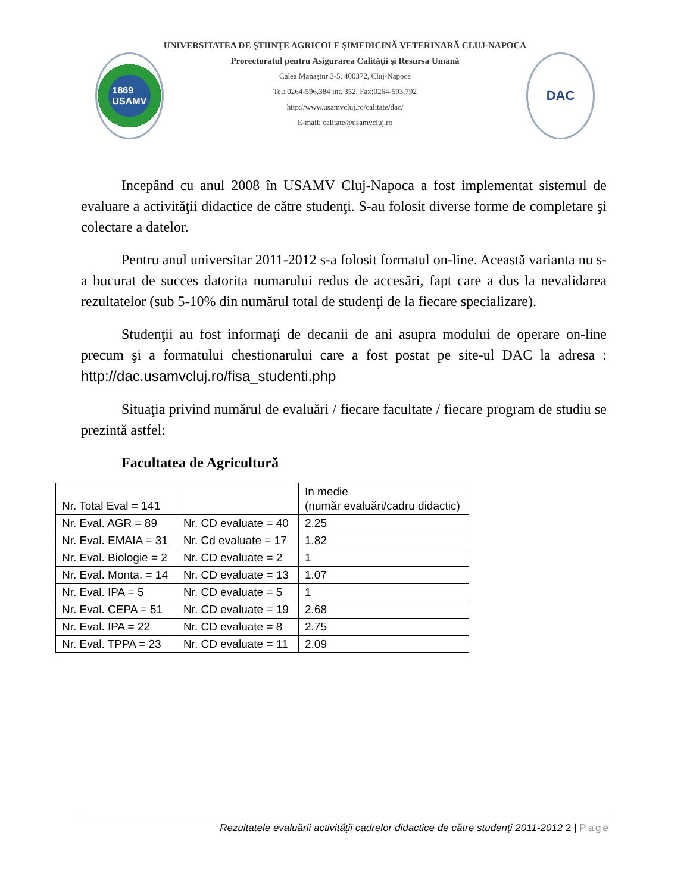1869
USAMV
UNIVERSITATEA DE ŞTIINŢE AGRICOLE ŞIMEDICINĂ VETERINARĂ CLUJ-NAPOCA
Prorectoratul pentru Asigurarea Calităţii şi Resursa Umană
Calea Manaştur 3-5, 400372, Cluj-Napoca
Tel: 0264-596.384 int. 352, Fax:0264-593.792
http://www.usamvcluj.ro/calitate/dac/
E-mail: calitate@usamvcluj.ro
DAC
Incepând cu anul 2008 în USAMV Cluj-Napoca a fost implementat sistemul de evaluare a activităţii didactice de către studenţi. S-au folosit diverse forme de completare şi colectare a datelor.
Pentru anul universitar 2011-2012 s-a folosit formatul on-line. Această varianta nu s-a bucurat de succes datorita numarului redus de accesări, fapt care a dus la nevalidarea rezultatelor (sub 5-10% din numărul total de studenţi de la fiecare specializare).
Studenţii au fost informaţi de decanii de ani asupra modului de operare on-line precum şi a formatului chestionarului care a fost postat pe site-ul DAC la adresa : http://dac.usamvcluj.ro/fisa_studenti.php
Situaţia privind numărul de evaluări / fiecare facultate / fiecare program de studiu se prezintă astfel:
Facultatea de Agricultură
| Nr. Total Eval = 141 | | In medie (număr evaluări/cadru didactic) |
| Nr. Eval. AGR = 89 | Nr. CD evaluate = 40 | 2.25 |
| Nr. Eval. EMAIA = 31 | Nr. Cd evaluate = 17 | 1.82 |
| Nr. Eval. Biologie = 2 | Nr. CD evaluate = 2 | 1 |
| Nr. Eval. Monta. = 14 | Nr. CD evaluate = 13 | 1.07 |
| Nr. Eval. IPA = 5 | Nr. CD evaluate = 5 | 1 |
| Nr. Eval. CEPA = 51 | Nr. CD evaluate = 19 | 2.68 |
| Nr. Eval. IPA = 22 | Nr. CD evaluate = 8 | 2.75 |
| Nr. Eval. TPPA = 23 | Nr. CD evaluate = 11 | 2.09 |
Rezultatele evaluării activităţii cadrelor didactice de către studenţi 2011-2012 2 | Page